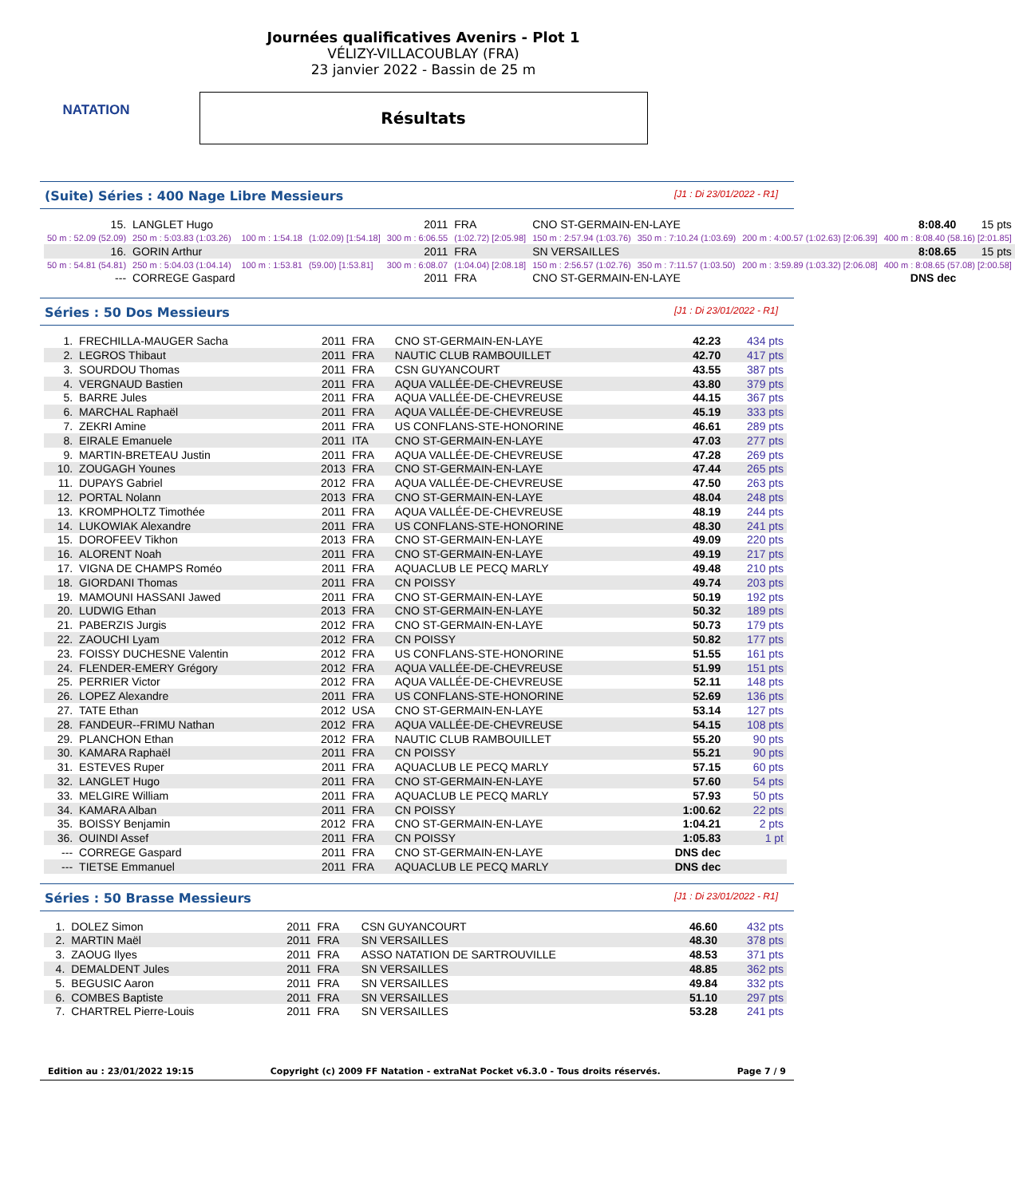NATATION
Journées qualificatives Avenirs - Plot 1
VÉLIZY-VILLACOUBLAY (FRA)
23 janvier 2022 - Bassin de 25 m
Résultats
(Suite) Séries : 400 Nage Libre Messieurs [J1 : Di 23/01/2022 - R1]
| 15. | LANGLET Hugo | | | 2011 | FRA | CNO ST-GERMAIN-EN-LAYE | | | 8:08.40 | 15 pts |
| 50 m : 52.09 (52.09) | 250 m : 5:03.83 (1:03.26) | 100 m : 1:54.18 | (1:02.09) [1:54.18] | 300 m : 6:06.55 | (1:02.72) [2:05.98] | 150 m : 2:57.94 (1:03.76) | 350 m : 7:10.24 (1:03.69) | 200 m : 4:00.57 (1:02.63) [2:06.39] | 400 m : 8:08.40 (58.16) [2:01.85] | |
| 16. | GORIN Arthur | | | 2011 | FRA | SN VERSAILLES | | | 8:08.65 | 15 pts |
| 50 m : 54.81 (54.81) | 250 m : 5:04.03 (1:04.14) | 100 m : 1:53.81 | (59.00) [1:53.81] | 300 m : 6:08.07 | (1:04.04) [2:08.18] | 150 m : 2:56.57 (1:02.76) | 350 m : 7:11.57 (1:03.50) | 200 m : 3:59.89 (1:03.32) [2:06.08] | 400 m : 8:08.65 (57.08) [2:00.58] | |
| --- | CORREGE Gaspard | | | 2011 | FRA | CNO ST-GERMAIN-EN-LAYE | | | DNS dec | |
Séries : 50 Dos Messieurs [J1 : Di 23/01/2022 - R1]
| 1. | FRECHILLA-MAUGER Sacha | 2011 | FRA | CNO ST-GERMAIN-EN-LAYE | 42.23 | 434 pts |
| 2. | LEGROS Thibaut | 2011 | FRA | NAUTIC CLUB RAMBOUILLET | 42.70 | 417 pts |
| 3. | SOURDOU Thomas | 2011 | FRA | CSN GUYANCOURT | 43.55 | 387 pts |
| 4. | VERGNAUD Bastien | 2011 | FRA | AQUA VALLÉE-DE-CHEVREUSE | 43.80 | 379 pts |
| 5. | BARRE Jules | 2011 | FRA | AQUA VALLÉE-DE-CHEVREUSE | 44.15 | 367 pts |
| 6. | MARCHAL Raphaël | 2011 | FRA | AQUA VALLÉE-DE-CHEVREUSE | 45.19 | 333 pts |
| 7. | ZEKRI Amine | 2011 | FRA | US CONFLANS-STE-HONORINE | 46.61 | 289 pts |
| 8. | EIRALE Emanuele | 2011 | ITA | CNO ST-GERMAIN-EN-LAYE | 47.03 | 277 pts |
| 9. | MARTIN-BRETEAU Justin | 2011 | FRA | AQUA VALLÉE-DE-CHEVREUSE | 47.28 | 269 pts |
| 10. | ZOUGAGH Younes | 2013 | FRA | CNO ST-GERMAIN-EN-LAYE | 47.44 | 265 pts |
| 11. | DUPAYS Gabriel | 2012 | FRA | AQUA VALLÉE-DE-CHEVREUSE | 47.50 | 263 pts |
| 12. | PORTAL Nolann | 2013 | FRA | CNO ST-GERMAIN-EN-LAYE | 48.04 | 248 pts |
| 13. | KROMPHOLTZ Timothée | 2011 | FRA | AQUA VALLÉE-DE-CHEVREUSE | 48.19 | 244 pts |
| 14. | LUKOWIAK Alexandre | 2011 | FRA | US CONFLANS-STE-HONORINE | 48.30 | 241 pts |
| 15. | DOROFEEV Tikhon | 2013 | FRA | CNO ST-GERMAIN-EN-LAYE | 49.09 | 220 pts |
| 16. | ALORENT Noah | 2011 | FRA | CNO ST-GERMAIN-EN-LAYE | 49.19 | 217 pts |
| 17. | VIGNA DE CHAMPS Roméo | 2011 | FRA | AQUACLUB LE PECQ MARLY | 49.48 | 210 pts |
| 18. | GIORDANI Thomas | 2011 | FRA | CN POISSY | 49.74 | 203 pts |
| 19. | MAMOUNI HASSANI Jawed | 2011 | FRA | CNO ST-GERMAIN-EN-LAYE | 50.19 | 192 pts |
| 20. | LUDWIG Ethan | 2013 | FRA | CNO ST-GERMAIN-EN-LAYE | 50.32 | 189 pts |
| 21. | PABERZIS Jurgis | 2012 | FRA | CNO ST-GERMAIN-EN-LAYE | 50.73 | 179 pts |
| 22. | ZAOUCHI Lyam | 2012 | FRA | CN POISSY | 50.82 | 177 pts |
| 23. | FOISSY DUCHESNE Valentin | 2012 | FRA | US CONFLANS-STE-HONORINE | 51.55 | 161 pts |
| 24. | FLENDER-EMERY Grégory | 2012 | FRA | AQUA VALLÉE-DE-CHEVREUSE | 51.99 | 151 pts |
| 25. | PERRIER Victor | 2012 | FRA | AQUA VALLÉE-DE-CHEVREUSE | 52.11 | 148 pts |
| 26. | LOPEZ Alexandre | 2011 | FRA | US CONFLANS-STE-HONORINE | 52.69 | 136 pts |
| 27. | TATE Ethan | 2012 | USA | CNO ST-GERMAIN-EN-LAYE | 53.14 | 127 pts |
| 28. | FANDEUR--FRIMU Nathan | 2012 | FRA | AQUA VALLÉE-DE-CHEVREUSE | 54.15 | 108 pts |
| 29. | PLANCHON Ethan | 2012 | FRA | NAUTIC CLUB RAMBOUILLET | 55.20 | 90 pts |
| 30. | KAMARA Raphaël | 2011 | FRA | CN POISSY | 55.21 | 90 pts |
| 31. | ESTEVES Ruper | 2011 | FRA | AQUACLUB LE PECQ MARLY | 57.15 | 60 pts |
| 32. | LANGLET Hugo | 2011 | FRA | CNO ST-GERMAIN-EN-LAYE | 57.60 | 54 pts |
| 33. | MELGIRE William | 2011 | FRA | AQUACLUB LE PECQ MARLY | 57.93 | 50 pts |
| 34. | KAMARA Alban | 2011 | FRA | CN POISSY | 1:00.62 | 22 pts |
| 35. | BOISSY Benjamin | 2012 | FRA | CNO ST-GERMAIN-EN-LAYE | 1:04.21 | 2 pts |
| 36. | OUINDI Assef | 2011 | FRA | CN POISSY | 1:05.83 | 1 pt |
| --- | CORREGE Gaspard | 2011 | FRA | CNO ST-GERMAIN-EN-LAYE | DNS dec | |
| --- | TIETSE Emmanuel | 2011 | FRA | AQUACLUB LE PECQ MARLY | DNS dec | |
Séries : 50 Brasse Messieurs [J1 : Di 23/01/2022 - R1]
| 1. | DOLEZ Simon | 2011 | FRA | CSN GUYANCOURT | 46.60 | 432 pts |
| 2. | MARTIN Maël | 2011 | FRA | SN VERSAILLES | 48.30 | 378 pts |
| 3. | ZAOUG Ilyes | 2011 | FRA | ASSO NATATION DE SARTROUVILLE | 48.53 | 371 pts |
| 4. | DEMALDENT Jules | 2011 | FRA | SN VERSAILLES | 48.85 | 362 pts |
| 5. | BEGUSIC Aaron | 2011 | FRA | SN VERSAILLES | 49.84 | 332 pts |
| 6. | COMBES Baptiste | 2011 | FRA | SN VERSAILLES | 51.10 | 297 pts |
| 7. | CHARTREL Pierre-Louis | 2011 | FRA | SN VERSAILLES | 53.28 | 241 pts |
Edition au : 23/01/2022 19:15 Copyright (c) 2009 FF Natation - extraNat Pocket v6.3.0 - Tous droits réservés. Page 7 / 9